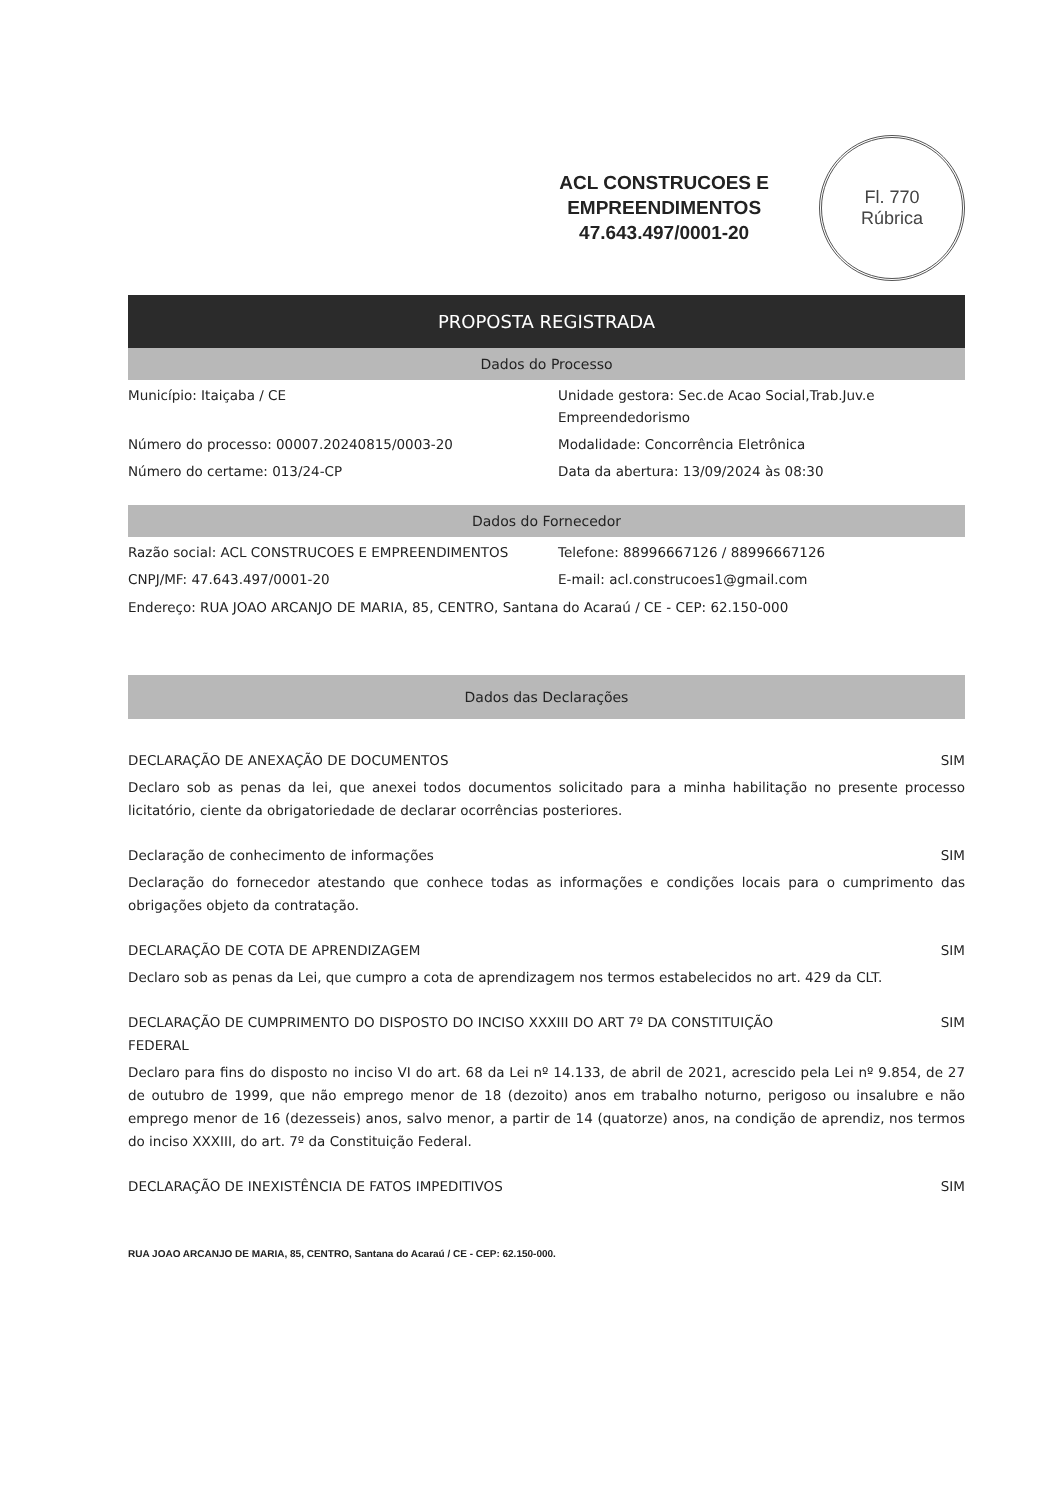ACL CONSTRUCOES E
EMPREENDIMENTOS
47.643.497/0001-20
Fl. 770
Rúbrica
PROPOSTA REGISTRADA
Dados do Processo
Município: Itaiçaba / CE
Unidade gestora: Sec.de Acao Social,Trab.Juv.e Empreendedorismo
Número do processo: 00007.20240815/0003-20
Modalidade: Concorrência Eletrônica
Número do certame: 013/24-CP
Data da abertura: 13/09/2024 às 08:30
Dados do Fornecedor
Razão social: ACL CONSTRUCOES E EMPREENDIMENTOS
Telefone: 88996667126 / 88996667126
CNPJ/MF: 47.643.497/0001-20
E-mail: acl.construcoes1@gmail.com
Endereço: RUA JOAO ARCANJO DE MARIA, 85, CENTRO, Santana do Acaraú / CE - CEP: 62.150-000
Dados das Declarações
DECLARAÇÃO DE ANEXAÇÃO DE DOCUMENTOS SIM
Declaro sob as penas da lei, que anexei todos documentos solicitado para a minha habilitação no presente processo licitatório, ciente da obrigatoriedade de declarar ocorrências posteriores.
Declaração de conhecimento de informações SIM
Declaração do fornecedor atestando que conhece todas as informações e condições locais para o cumprimento das obrigações objeto da contratação.
DECLARAÇÃO DE COTA DE APRENDIZAGEM SIM
Declaro sob as penas da Lei, que cumpro a cota de aprendizagem nos termos estabelecidos no art. 429 da CLT.
DECLARAÇÃO DE CUMPRIMENTO DO DISPOSTO DO INCISO XXXIII DO ART 7º DA CONSTITUIÇÃO FEDERAL SIM
Declaro para fins do disposto no inciso VI do art. 68 da Lei nº 14.133, de abril de 2021, acrescido pela Lei nº 9.854, de 27 de outubro de 1999, que não emprego menor de 18 (dezoito) anos em trabalho noturno, perigoso ou insalubre e não emprego menor de 16 (dezesseis) anos, salvo menor, a partir de 14 (quatorze) anos, na condição de aprendiz, nos termos do inciso XXXIII, do art. 7º da Constituição Federal.
DECLARAÇÃO DE INEXISTÊNCIA DE FATOS IMPEDITIVOS SIM
RUA JOAO ARCANJO DE MARIA, 85, CENTRO, Santana do Acaraú / CE - CEP: 62.150-000.